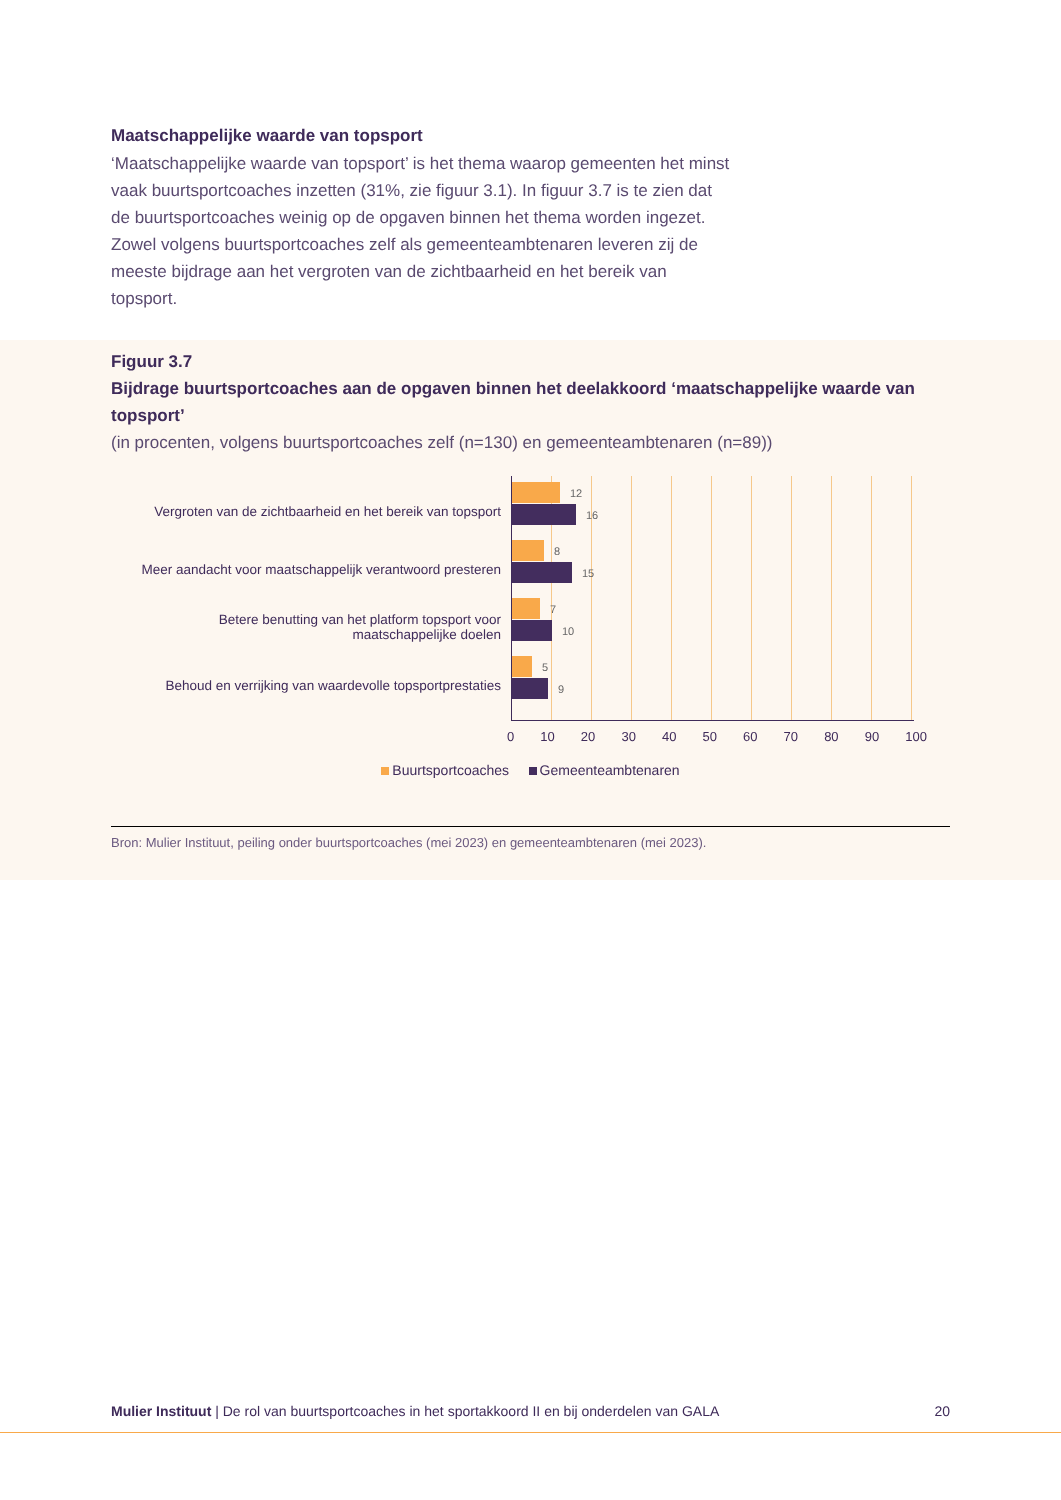Maatschappelijke waarde van topsport
‘Maatschappelijke waarde van topsport’ is het thema waarop gemeenten het minst vaak buurtsportcoaches inzetten (31%, zie figuur 3.1). In figuur 3.7 is te zien dat de buurtsportcoaches weinig op de opgaven binnen het thema worden ingezet. Zowel volgens buurtsportcoaches zelf als gemeenteambtenaren leveren zij de meeste bijdrage aan het vergroten van de zichtbaarheid en het bereik van topsport.
Figuur 3.7
Bijdrage buurtsportcoaches aan de opgaven binnen het deelakkoord ‘maatschappelijke waarde van topsport’
(in procenten, volgens buurtsportcoaches zelf (n=130) en gemeenteambtenaren (n=89))
Vergroten van de zichtbaarheid en het bereik van topsport
Meer aandacht voor maatschappelijk verantwoord presteren
Betere benutting van het platform topsport voor maatschappelijke doelen
Behoud en verrijking van waardevolle topsportprestaties
12
16
8
15
7
10
5
9
0 10 20 30 40 50 60 70 80 90 100
Buurtsportcoaches Gemeenteambtenaren
Bron: Mulier Instituut, peiling onder buurtsportcoaches (mei 2023) en gemeenteambtenaren (mei 2023).
Mulier Instituut | De rol van buurtsportcoaches in het sportakkoord II en bij onderdelen van GALA 20